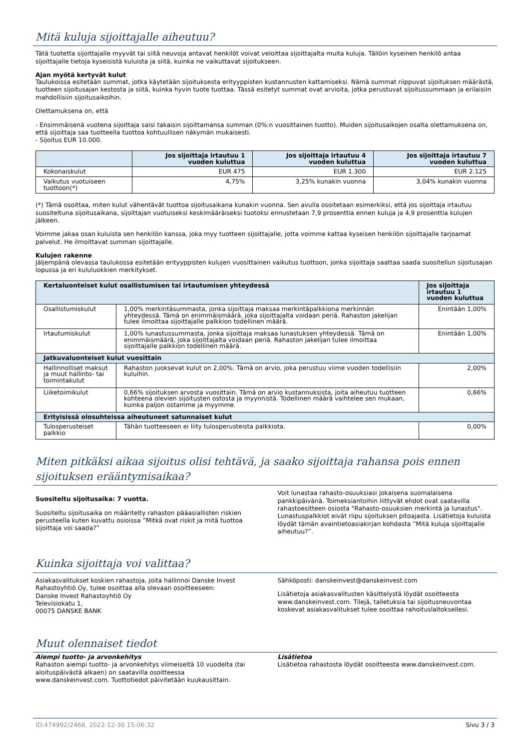Mitä kuluja sijoittajalle aiheutuu?
Tätä tuotetta sijoittajalle myyvät tai siitä neuvoja antavat henkilöt voivat veloittaa sijoittajalta muita kuluja. Tällöin kyseinen henkilö antaa sijoittajalle tietoja kyseisistä kuluista ja siitä, kuinka ne vaikuttavat sijoitukseen.
Ajan myötä kertyvät kulut
Taulukoissa esitetään summat, jotka käytetään sijoituksesta erityyppisten kustannusten kattamiseksi. Nämä summat riippuvat sijoituksen määrästä, tuotteen sijoitusajan kestosta ja siitä, kuinka hyvin tuote tuottaa. Tässä esitetyt summat ovat arvioita, jotka perustuvat sijoitussummaan ja erilaisiin mahdollisiin sijoitusaikoihin.
Olettamuksena on, että
- Ensimmäisenä vuotena sijoittaja saisi takaisin sijoittamansa summan (0%:n vuosittainen tuotto). Muiden sijoitusaikojen osalta olettamuksena on, että sijoittaja saa tuotteella tuottoa kohtuullisen näkymän mukaisesti.
- Sijoitus EUR 10.000.
| | Jos sijoittaja irtautuu 1 vuoden kuluttua | Jos sijoittaja irtautuu 4 vuoden kuluttua | Jos sijoittaja irtautuu 7 vuoden kuluttua |
| --- | --- | --- | --- |
| Kokonaiskulut | EUR 475 | EUR 1.300 | EUR 2.125 |
| Vaikutus vuotuiseen tuottoon(*) | 4,75% | 3,25% kunakin vuonna | 3,04% kunakin vuonna |
(*) Tämä osoittaa, miten kulut vähentävät tuottoa sijoitusaikana kunakin vuonna. Sen avulla osoitetaan esimerkiksi, että jos sijoittaja irtautuu suositeltuna sijoitusaikana, sijoittajan vuotuiseksi keskimääräiseksi tuotoksi ennustetaan 7,9 prosenttia ennen kuluja ja 4,9 prosenttia kulujen jälkeen.
Voimme jakaa osan kuluista sen henkilön kanssa, joka myy tuotteen sijoittajalle, jotta voimme kattaa kyseisen henkilön sijoittajalle tarjoamat palvelut. He ilmoittavat summan sijoittajalle.
Kulujen rakenne
Jäljempänä olevassa taulukossa esitetään erityyppisten kulujen vuosittainen vaikutus tuottoon, jonka sijoittaja saattaa saada suositellun sijoitusajan lopussa ja eri kululuokkien merkitykset.
| Kertaluonteiset kulut osallistumisen tai irtautumisen yhteydessä | | Jos sijoittaja irtautuu 1 vuoden kuluttua |
| --- | --- | --- |
| Osallistumiskulut | 1,00% merkintäsummasta, jonka sijoittaja maksaa merkintäpalkkiona merkinnän yhteydessä. Tämä on enimmäismäärä, joka sijoittajalta voidaan periä. Rahaston jakelijan tulee ilmoittaa sijoittajalle palkkion todellinen määrä. | Enintään 1,00% |
| Irtautumiskulut | 1,00% lunastussummasta, jonka sijoittaja maksaa lunastuksen yhteydessä. Tämä on enimmäismäärä, joka sijoittajalta voidaan periä. Rahaston jakelijan tulee ilmoittaa sijoittajalle palkkion todellinen määrä. | Enintään 1,00% |
| Jatkuvaluonteiset kulut vuosittain | | |
| Hallinnolliset maksut ja muut hallinto- tai toimintakulut | Rahaston juoksevat kulut on 2,00%. Tämä on arvio, joka perustuu viime vuoden todellisiin kuluihin. | 2,00% |
| Liiketoimikulut | 0,66% sijoituksen arvosta vuosittain. Tämä on arvio kustannuksista, joita aiheutuu tuotteen kohteena olevien sijoitusten ostosta ja myynnistä. Todellinen määrä vaihtelee sen mukaan, kuinka paljon ostamme ja myymme. | 0,66% |
| Erityisissä olosuhteissa aiheutuneet satunnaiset kulut | | |
| Tulosperusteiset palkkio | Tähän tuotteeseen ei liity tulosperusteista palkkiota. | 0,00% |
Miten pitkäksi aikaa sijoitus olisi tehtävä, ja saako sijoittaja rahansa pois ennen sijoituksen erääntymisaikaa?
Suositeltu sijoitusaika: 7 vuotta.
Suositeltu sijoitusaika on määritelty rahaston pääasiallisten riskien perusteella kuten kuvattu osioissa ”Mitkä ovat riskit ja mitä tuottoa sijoittaja voi saada?”
Voit lunastaa rahasto-osuuksiasi jokaisena suomalaisena pankkipäivänä. Toimeksiantoihin liittyvät ehdot ovat saatavilla rahastoesitteen osiosta "Rahasto-osuuksien merkintä ja lunastus". Lunastuspalkkiot eivät riipu sijoituksen pitoajasta. Lisätietoja kuluista löydät tämän avaintietoasiakirjan kohdasta ”Mitä kuluja sijoittajalle aiheutuu?”.
Kuinka sijoittaja voi valittaa?
Asiakasvalitukset koskien rahastoja, joita hallinnoi Danske Invest Rahastoyhtiö Oy, tulee osoittaa alla olevaan osoitteeseen:
Danske Invest Rahastoyhtiö Oy
Televisiokatu 1,
00075 DANSKE BANK
Sähköposti: danskeinvest@danskeinvest.com
Lisätietoja asiakasvalitusten käsittelystä löydät osoitteesta www.danskeinvest.com. Tilejä, talletuksia tai sijoitusneuvontaa koskevat asiakasvalitukset tulee osoittaa rahoituslaitoksellesi.
Muut olennaiset tiedot
Aiempi tuotto- ja arvonkehitys
Rahaston aiempi tuotto- ja arvonkehitys viimeiseltä 10 vuodelta (tai aloituspäivästä alkaen) on saatavilla osoitteessa www.danskeinvest.com. Tuottotiedot päivitetään kuukausittain.
Lisätietoa
Lisätietoa rahastosta löydät osoitteesta www.danskeinvest.com.
ID:474992/2468, 2022-12-30 15:06:32 Sivu 3 / 3